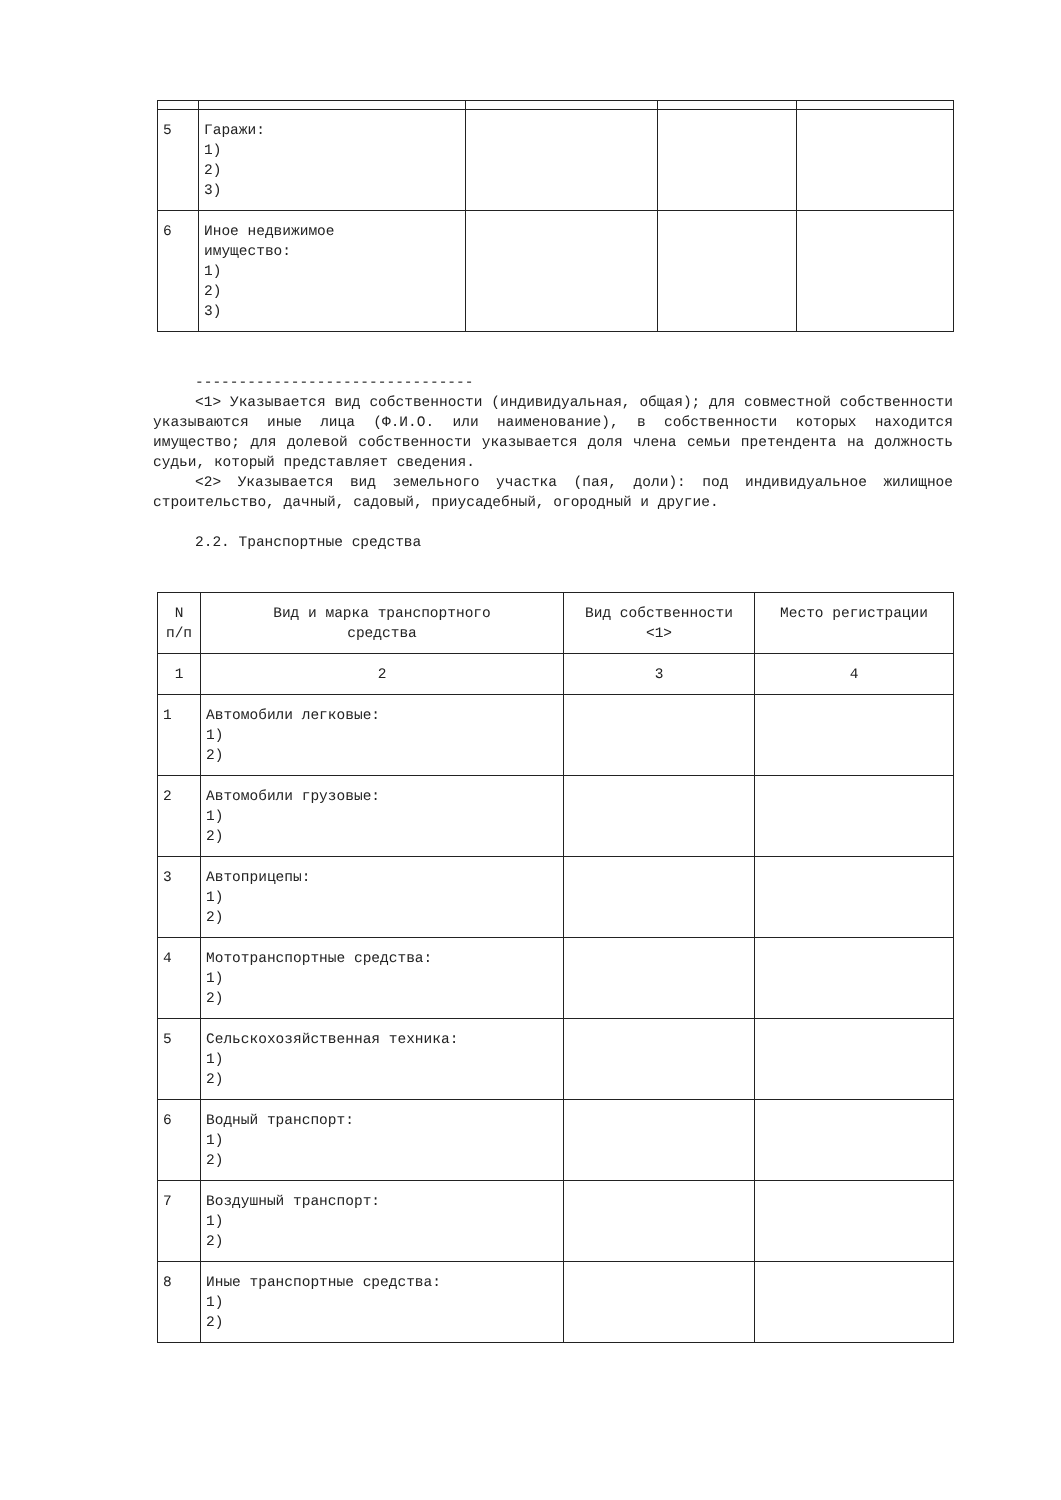| 5 | Гаражи: 1) 2) 3) | | | |
| 6 | Иное недвижимое имущество: 1) 2) 3) | | | |
--------------------------------
<1> Указывается вид собственности (индивидуальная, общая); для совместной собственности указываются иные лица (Ф.И.О. или наименование), в собственности которых находится имущество; для долевой собственности указывается доля члена семьи претендента на должность судьи, который представляет сведения.
<2> Указывается вид земельного участка (пая, доли): под индивидуальное жилищное строительство, дачный, садовый, приусадебный, огородный и другие.
2.2. Транспортные средства
| N п/п | Вид и марка транспортного средства | Вид собственности <1> | Место регистрации |
| --- | --- | --- | --- |
| 1 | 2 | 3 | 4 |
| 1 | Автомобили легковые: 1) 2) | | |
| 2 | Автомобили грузовые: 1) 2) | | |
| 3 | Автоприцепы: 1) 2) | | |
| 4 | Мототранспортные средства: 1) 2) | | |
| 5 | Сельскохозяйственная техника: 1) 2) | | |
| 6 | Водный транспорт: 1) 2) | | |
| 7 | Воздушный транспорт: 1) 2) | | |
| 8 | Иные транспортные средства: 1) 2) | | |